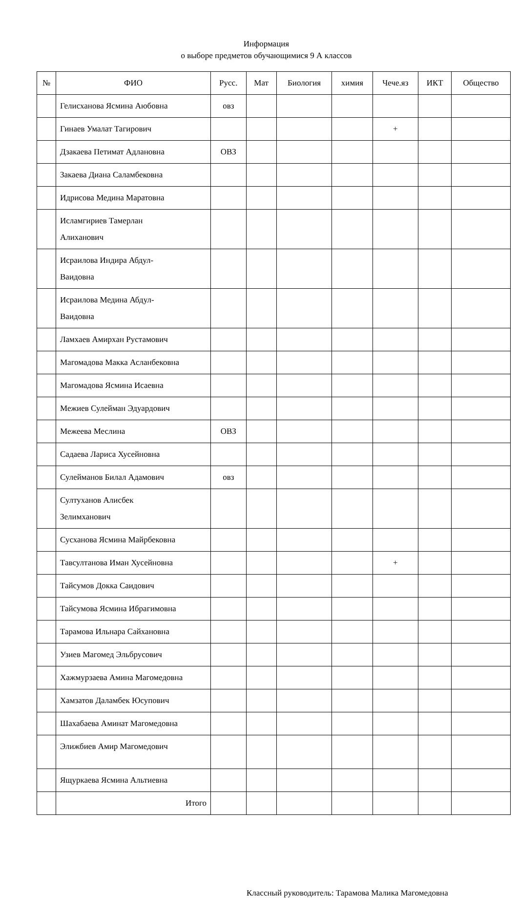Информация
о выборе предметов обучающимися 9 А классов
| № | ФИО | Русс. | Мат | Биология | химия | Чече.яз | ИКТ | Общество |
| --- | --- | --- | --- | --- | --- | --- | --- | --- |
| | Гелисханова Ясмина Аюбовна | овз | | | | | | |
| | Гинаев Умалат Тагирович | | | | | + | | |
| | Дзакаева Петимат Адлановна | ОВЗ | | | | | | |
| | Закаева Диана Саламбековна | | | | | | | |
| | Идрисова Медина Маратовна | | | | | | | |
| | Исламгириев Тамерлан Алиханович | | | | | | | |
| | Исраилова Индира Абдул- Ваидовна | | | | | | | |
| | Исраилова Медина Абдул- Ваидовна | | | | | | | |
| | Ламхаев Амирхан Рустамович | | | | | | | |
| | Магомадова Макка Асланбековна | | | | | | | |
| | Магомадова Ясмина Исаевна | | | | | | | |
| | Межиев Сулейман Эдуардович | | | | | | | |
| | Межеева Меслина | ОВЗ | | | | | | |
| | Садаева Лариса Хусейновна | | | | | | | |
| | Сулейманов Билал Адамович | овз | | | | | | |
| | Султуханов Алисбек Зелимханович | | | | | | | |
| | Сусханова Ясмина Майрбековна | | | | | | | |
| | Тавсултанова Иман Хусейновна | | | | | + | | |
| | Тайсумов Докка Саидович | | | | | | | |
| | Тайсумова Ясмина Ибрагимовна | | | | | | | |
| | Тарамова Ильнара Сайхановна | | | | | | | |
| | Узиев Магомед Эльбрусович | | | | | | | |
| | Хажмурзаева Амина Магомедовна | | | | | | | |
| | Хамзатов Даламбек Юсупович | | | | | | | |
| | Шахабаева Аминат Магомедовна | | | | | | | |
| | Элижбиев Амир Магомедович | | | | | | | |
| | Ящуркаева Ясмина Альтиевна | | | | | | | |
| | Итого | | | | | | | |
Классный руководитель: Тарамова Малика Магомедовна